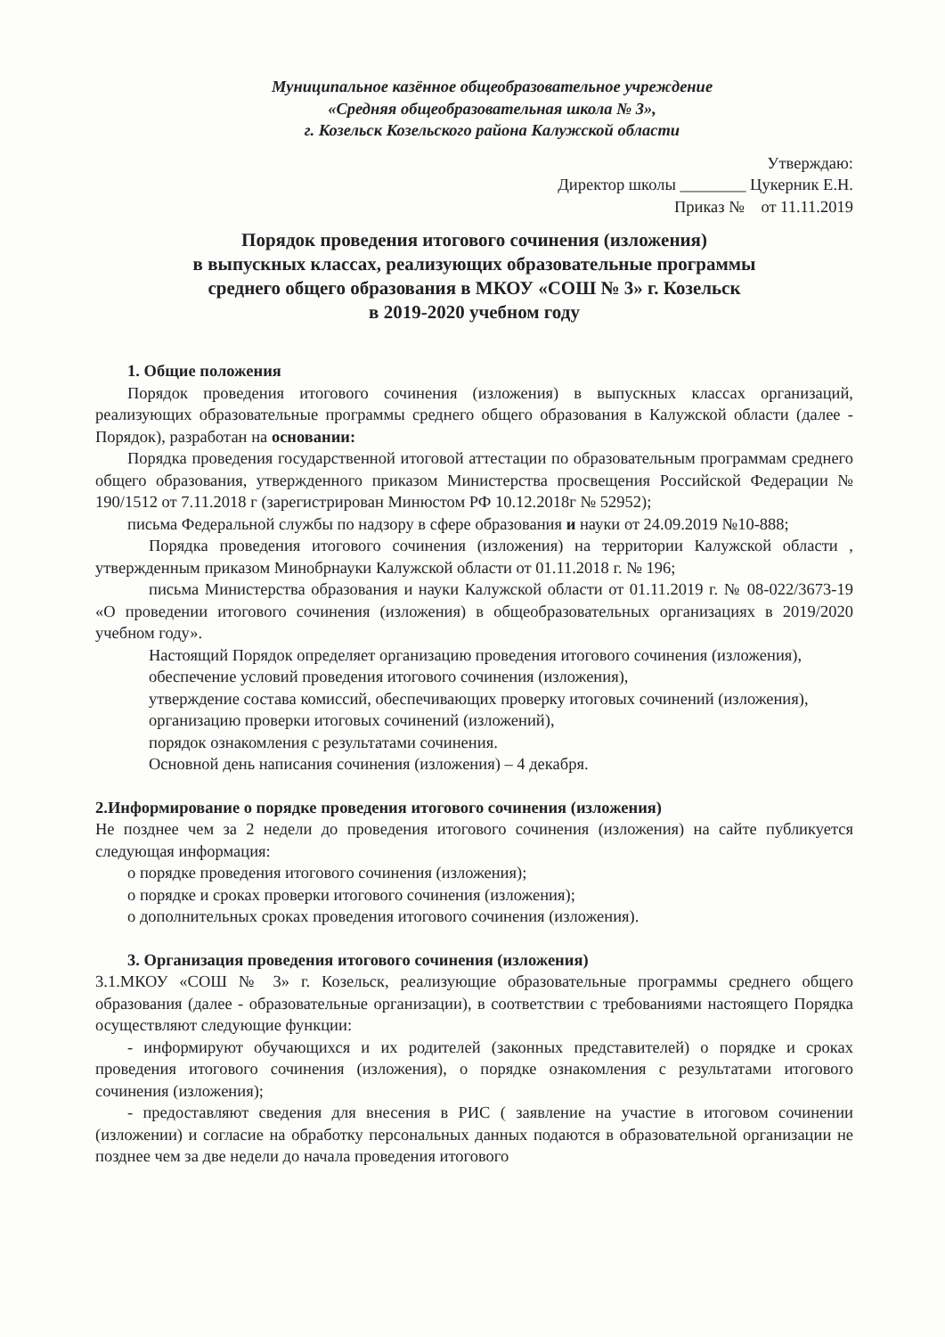Муниципальное казённое общеобразовательное учреждение
«Средняя общеобразовательная школа № 3»,
г. Козельск Козельского района Калужской области
Утверждаю:
Директор школы ________ Цукерник Е.Н.
Приказ № от 11.11.2019
Порядок проведения итогового сочинения (изложения)
в выпускных классах, реализующих образовательные программы
среднего общего образования в МКОУ «СОШ № 3» г. Козельск
в 2019-2020 учебном году
1. Общие положения
Порядок проведения итогового сочинения (изложения) в выпускных классах организаций, реализующих образовательные программы среднего общего образования в Калужской области (далее - Порядок), разработан на основании:
Порядка проведения государственной итоговой аттестации по образовательным программам среднего общего образования, утвержденного приказом Министерства просвещения Российской Федерации № 190/1512 от 7.11.2018 г (зарегистрирован Минюстом РФ 10.12.2018г № 52952);
письма Федеральной службы по надзору в сфере образования и науки от 24.09.2019 №10-888;
Порядка проведения итогового сочинения (изложения) на территории Калужской области , утвержденным приказом Минобрнауки Калужской области от 01.11.2018 г. № 196;
письма Министерства образования и науки Калужской области от 01.11.2019 г. № 08-022/3673-19 «О проведении итогового сочинения (изложения) в общеобразовательных организациях в 2019/2020 учебном году».
Настоящий Порядок определяет организацию проведения итогового сочинения (изложения),
обеспечение условий проведения итогового сочинения (изложения),
утверждение состава комиссий, обеспечивающих проверку итоговых сочинений (изложения),
организацию проверки итоговых сочинений (изложений),
порядок ознакомления с результатами сочинения.
Основной день написания сочинения (изложения) – 4 декабря.
2.Информирование о порядке проведения итогового сочинения (изложения)
Не позднее чем за 2 недели до проведения итогового сочинения (изложения) на сайте публикуется следующая информация:
о порядке проведения итогового сочинения (изложения);
о порядке и сроках проверки итогового сочинения (изложения);
о дополнительных сроках проведения итогового сочинения (изложения).
3. Организация проведения итогового сочинения (изложения)
3.1.МКОУ «СОШ № 3» г. Козельск, реализующие образовательные программы среднего общего образования (далее - образовательные организации), в соответствии с требованиями настоящего Порядка осуществляют следующие функции:
- информируют обучающихся и их родителей (законных представителей) о порядке и сроках проведения итогового сочинения (изложения), о порядке ознакомления с результатами итогового сочинения (изложения);
- предоставляют сведения для внесения в РИС ( заявление на участие в итоговом сочинении (изложении) и согласие на обработку персональных данных подаются в образовательной организации не позднее чем за две недели до начала проведения итогового